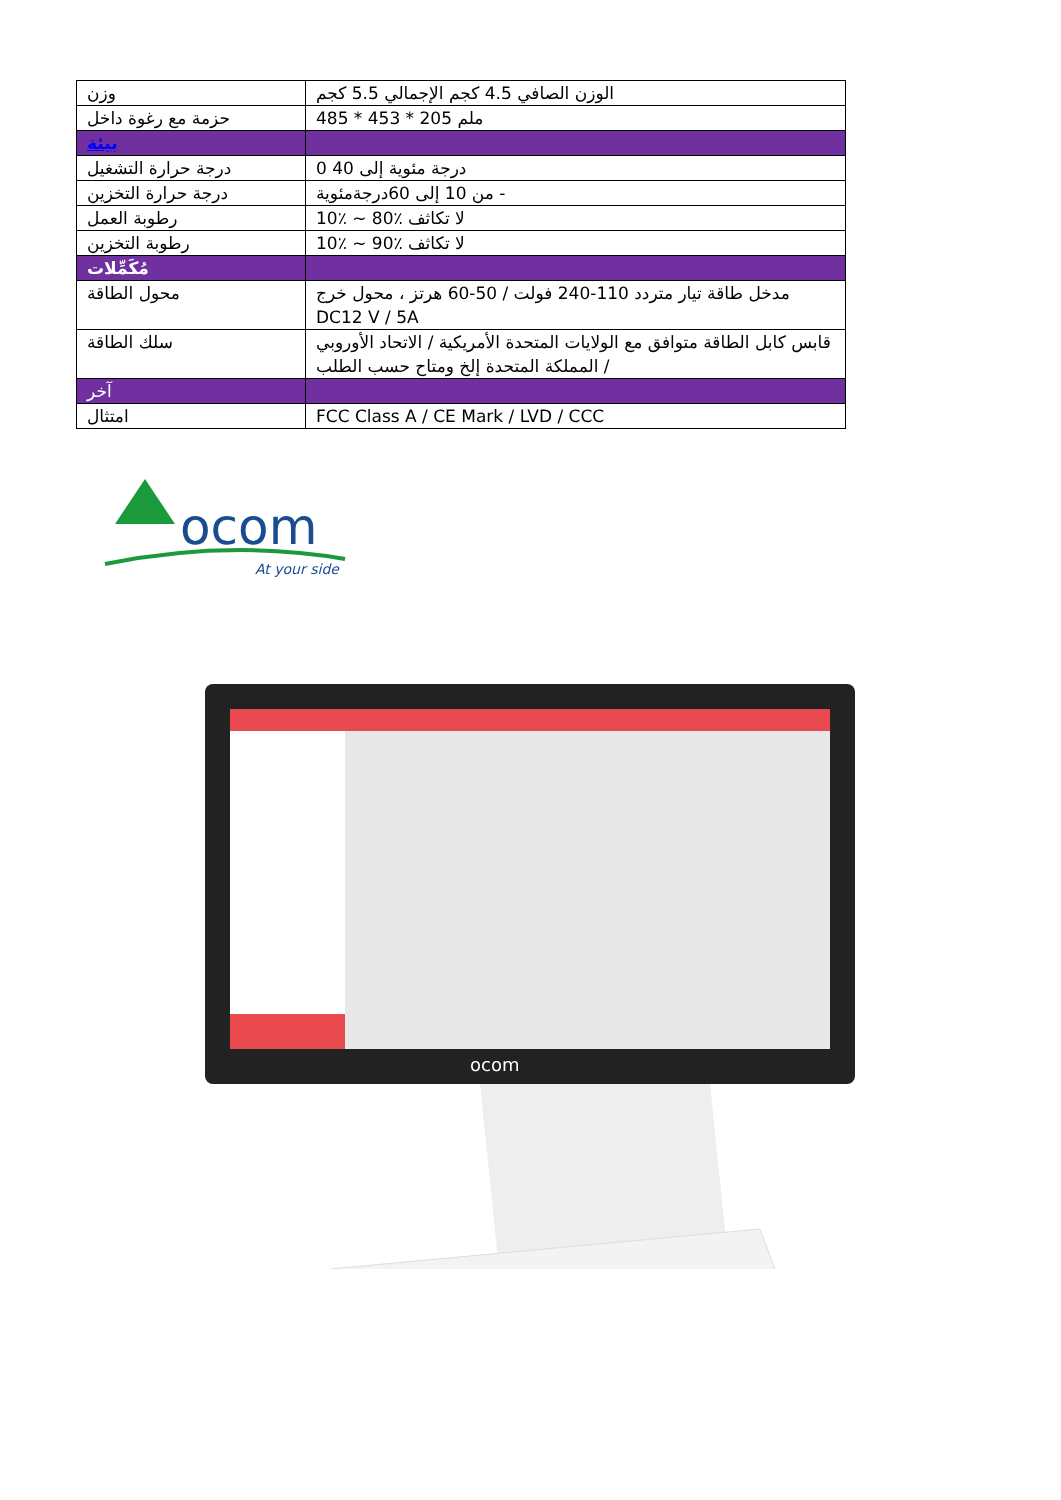| وزن | الوزن الصافي 4.5 كجم الإجمالي 5.5 كجم |
| حزمة مع رغوة داخل | 485 * 453 * 205 ملم |
| بيئة | |
| درجة حرارة التشغيل | 0 درجة مئوية إلى 40 |
| درجة حرارة التخزين | من 10 إلى 60درجةمئوية - |
| رطوبة العمل | 10٪ ~ 80٪ لا تكاثف |
| رطوبة التخزين | 10٪ ~ 90٪ لا تكاثف |
| مُكَمِّلات | |
| محول الطاقة | مدخل طاقة تيار متردد 110-240 فولت / 50-60 هرتز ، محول خرج DC12 V / 5A |
| سلك الطاقة | قابس كابل الطاقة متوافق مع الولايات المتحدة الأمريكية / الاتحاد الأوروبي / المملكة المتحدة إلخ ومتاح حسب الطلب |
| آخر | |
| امتثال | FCC Class A / CE Mark / LVD / CCC |
ocom
At your side
ocom